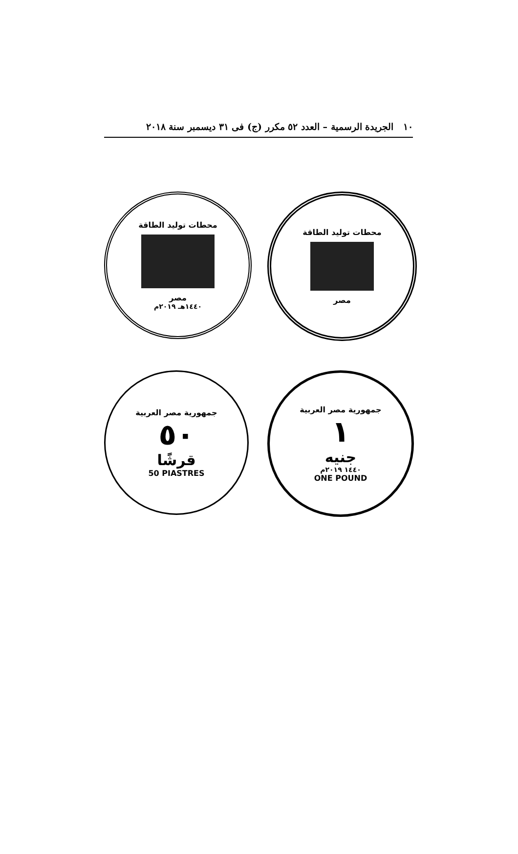١٠ الجريدة الرسمية – العدد ٥٢ مكرر (ج) فى ٣١ ديسمبر سنة ٢٠١٨
محطات توليد الطاقة
مصر
١٤٤٠هـ ٢٠١٩م
محطات توليد الطاقة
مصر
جمهورية مصر العربية
٥٠
قرشًا
50 PIASTRES
جمهورية مصر العربية
١
جنيه
١٤٤٠ ٢٠١٩م
ONE POUND